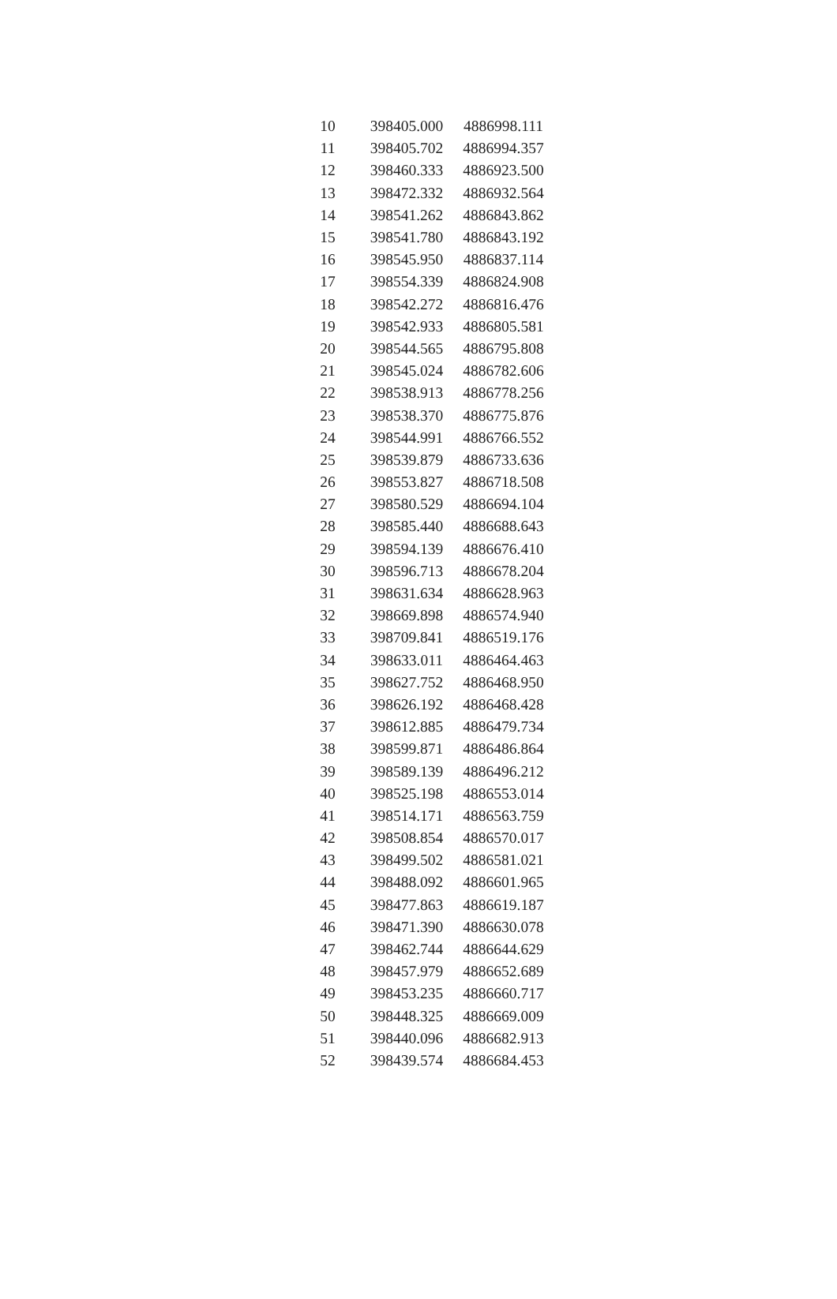| 10 | 398405.000 | 4886998.111 |
| 11 | 398405.702 | 4886994.357 |
| 12 | 398460.333 | 4886923.500 |
| 13 | 398472.332 | 4886932.564 |
| 14 | 398541.262 | 4886843.862 |
| 15 | 398541.780 | 4886843.192 |
| 16 | 398545.950 | 4886837.114 |
| 17 | 398554.339 | 4886824.908 |
| 18 | 398542.272 | 4886816.476 |
| 19 | 398542.933 | 4886805.581 |
| 20 | 398544.565 | 4886795.808 |
| 21 | 398545.024 | 4886782.606 |
| 22 | 398538.913 | 4886778.256 |
| 23 | 398538.370 | 4886775.876 |
| 24 | 398544.991 | 4886766.552 |
| 25 | 398539.879 | 4886733.636 |
| 26 | 398553.827 | 4886718.508 |
| 27 | 398580.529 | 4886694.104 |
| 28 | 398585.440 | 4886688.643 |
| 29 | 398594.139 | 4886676.410 |
| 30 | 398596.713 | 4886678.204 |
| 31 | 398631.634 | 4886628.963 |
| 32 | 398669.898 | 4886574.940 |
| 33 | 398709.841 | 4886519.176 |
| 34 | 398633.011 | 4886464.463 |
| 35 | 398627.752 | 4886468.950 |
| 36 | 398626.192 | 4886468.428 |
| 37 | 398612.885 | 4886479.734 |
| 38 | 398599.871 | 4886486.864 |
| 39 | 398589.139 | 4886496.212 |
| 40 | 398525.198 | 4886553.014 |
| 41 | 398514.171 | 4886563.759 |
| 42 | 398508.854 | 4886570.017 |
| 43 | 398499.502 | 4886581.021 |
| 44 | 398488.092 | 4886601.965 |
| 45 | 398477.863 | 4886619.187 |
| 46 | 398471.390 | 4886630.078 |
| 47 | 398462.744 | 4886644.629 |
| 48 | 398457.979 | 4886652.689 |
| 49 | 398453.235 | 4886660.717 |
| 50 | 398448.325 | 4886669.009 |
| 51 | 398440.096 | 4886682.913 |
| 52 | 398439.574 | 4886684.453 |